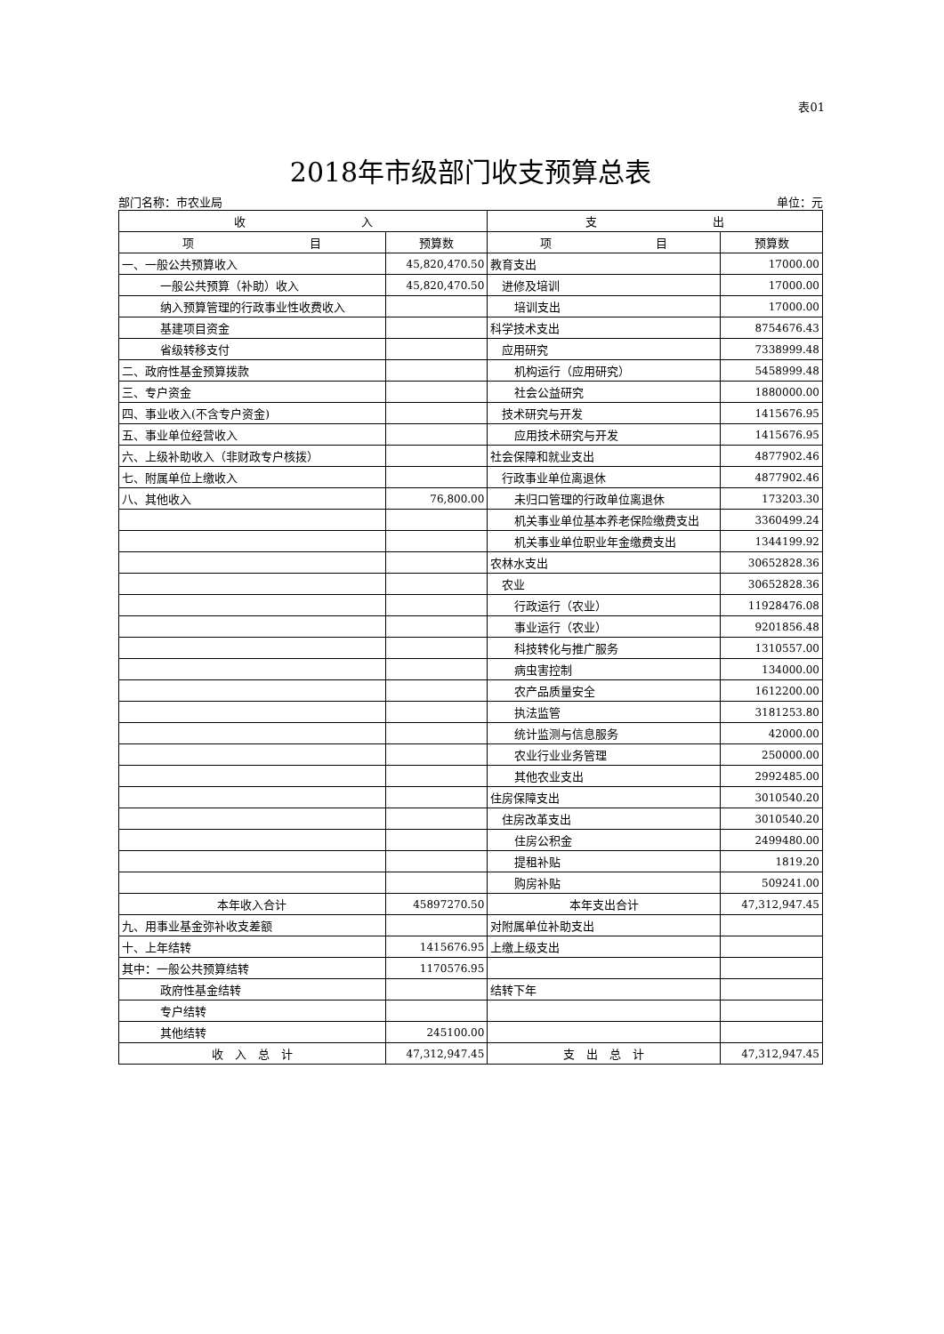表01
2018年市级部门收支预算总表
部门名称：市农业局 单位：元
| 收 入 | | 支 出 | |
| --- | --- | --- | --- |
| 项 目 | 预算数 | 项 目 | 预算数 |
| 一、一般公共预算收入 | 45,820,470.50 | 教育支出 | 17000.00 |
| 一般公共预算（补助）收入 | 45,820,470.50 | 进修及培训 | 17000.00 |
| 纳入预算管理的行政事业性收费收入 | | 培训支出 | 17000.00 |
| 基建项目资金 | | 科学技术支出 | 8754676.43 |
| 省级转移支付 | | 应用研究 | 7338999.48 |
| 二、政府性基金预算拨款 | | 机构运行（应用研究） | 5458999.48 |
| 三、专户资金 | | 社会公益研究 | 1880000.00 |
| 四、事业收入(不含专户资金) | | 技术研究与开发 | 1415676.95 |
| 五、事业单位经营收入 | | 应用技术研究与开发 | 1415676.95 |
| 六、上级补助收入（非财政专户核拨） | | 社会保障和就业支出 | 4877902.46 |
| 七、附属单位上缴收入 | | 行政事业单位离退休 | 4877902.46 |
| 八、其他收入 | 76,800.00 | 未归口管理的行政单位离退休 | 173203.30 |
| | | 机关事业单位基本养老保险缴费支出 | 3360499.24 |
| | | 机关事业单位职业年金缴费支出 | 1344199.92 |
| | | 农林水支出 | 30652828.36 |
| | | 农业 | 30652828.36 |
| | | 行政运行（农业） | 11928476.08 |
| | | 事业运行（农业） | 9201856.48 |
| | | 科技转化与推广服务 | 1310557.00 |
| | | 病虫害控制 | 134000.00 |
| | | 农产品质量安全 | 1612200.00 |
| | | 执法监管 | 3181253.80 |
| | | 统计监测与信息服务 | 42000.00 |
| | | 农业行业业务管理 | 250000.00 |
| | | 其他农业支出 | 2992485.00 |
| | | 住房保障支出 | 3010540.20 |
| | | 住房改革支出 | 3010540.20 |
| | | 住房公积金 | 2499480.00 |
| | | 提租补贴 | 1819.20 |
| | | 购房补贴 | 509241.00 |
| 本年收入合计 | 45897270.50 | 本年支出合计 | 47,312,947.45 |
| 九、用事业基金弥补收支差额 | | 对附属单位补助支出 | |
| 十、上年结转 | 1415676.95 | 上缴上级支出 | |
| 其中：一般公共预算结转 | 1170576.95 | | |
| 政府性基金结转 | | 结转下年 | |
| 专户结转 | | | |
| 其他结转 | 245100.00 | | |
| 收 入 总 计 | 47,312,947.45 | 支 出 总 计 | 47,312,947.45 |